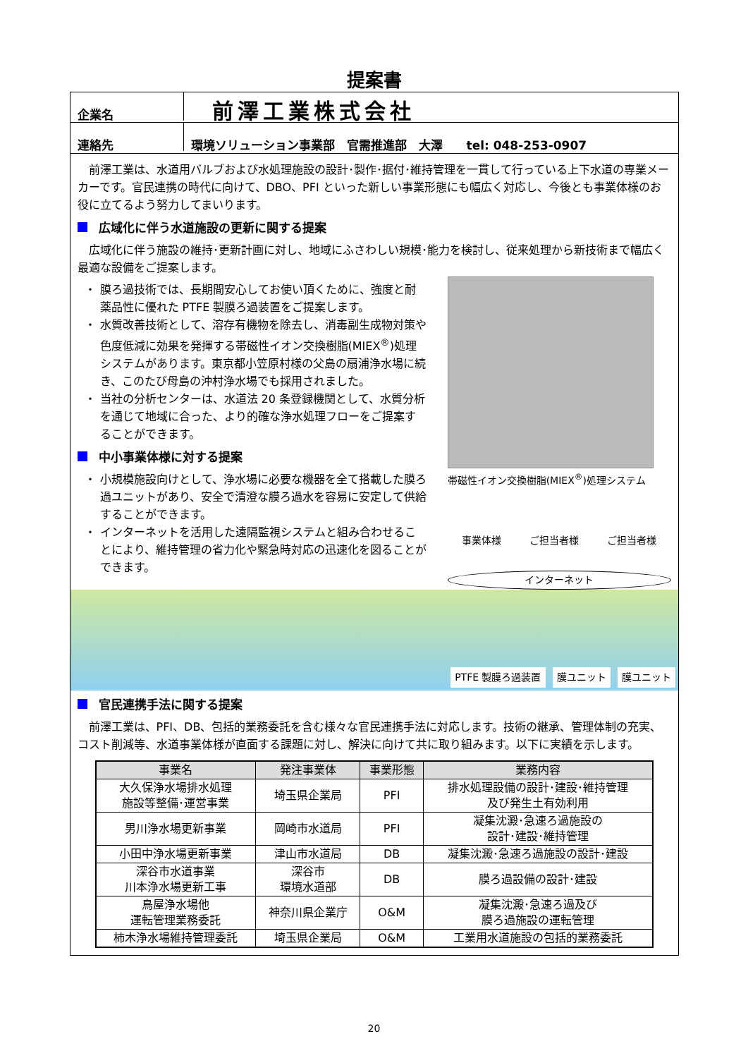提案書
企業名
前澤工業株式会社
連絡先
環境ソリューション事業部　官需推進部　大澤　　tel: 048-253-0907
前澤工業は、水道用バルブおよび水処理施設の設計･製作･据付･維持管理を一貫して行っている上下水道の専業メーカーです。官民連携の時代に向けて、DBO、PFI といった新しい事業形態にも幅広く対応し、今後とも事業体様のお役に立てるよう努力してまいります。
広域化に伴う水道施設の更新に関する提案
広域化に伴う施設の維持･更新計画に対し、地域にふさわしい規模･能力を検討し、従来処理から新技術まで幅広く最適な設備をご提案します。
膜ろ過技術では、長期間安心してお使い頂くために、強度と耐薬品性に優れた PTFE 製膜ろ過装置をご提案します。
水質改善技術として、溶存有機物を除去し、消毒副生成物対策や色度低減に効果を発揮する帯磁性イオン交換樹脂(MIEX<sup>®</sup>)処理システムがあります。東京都小笠原村様の父島の扇浦浄水場に続き、このたび母島の沖村浄水場でも採用されました。
当社の分析センターは、水道法 20 条登録機関として、水質分析を通じて地域に合った、より的確な浄水処理フローをご提案することができます。
中小事業体様に対する提案
小規模施設向けとして、浄水場に必要な機器を全て搭載した膜ろ過ユニットがあり、安全で清澄な膜ろ過水を容易に安定して供給することができます。
インターネットを活用した遠隔監視システムと組み合わせることにより、維持管理の省力化や緊急時対応の迅速化を図ることができます。
帯磁性イオン交換樹脂(MIEX<sup>®</sup>)処理システム
事業体様 ご担当者様 ご担当者様
インターネット
PTFE 製膜ろ過装置 膜ユニット 膜ユニット
官民連携手法に関する提案
前澤工業は、PFI、DB、包括的業務委託を含む様々な官民連携手法に対応します。技術の継承、管理体制の充実、コスト削減等、水道事業体様が直面する課題に対し、解決に向けて共に取り組みます。以下に実績を示します。
| 事業名 | 発注事業体 | 事業形態 | 業務内容 |
| --- | --- | --- | --- |
| 大久保浄水場排水処理 施設等整備･運営事業 | 埼玉県企業局 | PFI | 排水処理設備の設計･建設･維持管理 及び発生土有効利用 |
| 男川浄水場更新事業 | 岡崎市水道局 | PFI | 凝集沈澱･急速ろ過施設の 設計･建設･維持管理 |
| 小田中浄水場更新事業 | 津山市水道局 | DB | 凝集沈澱･急速ろ過施設の設計･建設 |
| 深谷市水道事業 川本浄水場更新工事 | 深谷市 環境水道部 | DB | 膜ろ過設備の設計･建設 |
| 鳥屋浄水場他 運転管理業務委託 | 神奈川県企業庁 | O&M | 凝集沈澱･急速ろ過及び 膜ろ過施設の運転管理 |
| 柿木浄水場維持管理委託 | 埼玉県企業局 | O&M | 工業用水道施設の包括的業務委託 |
20